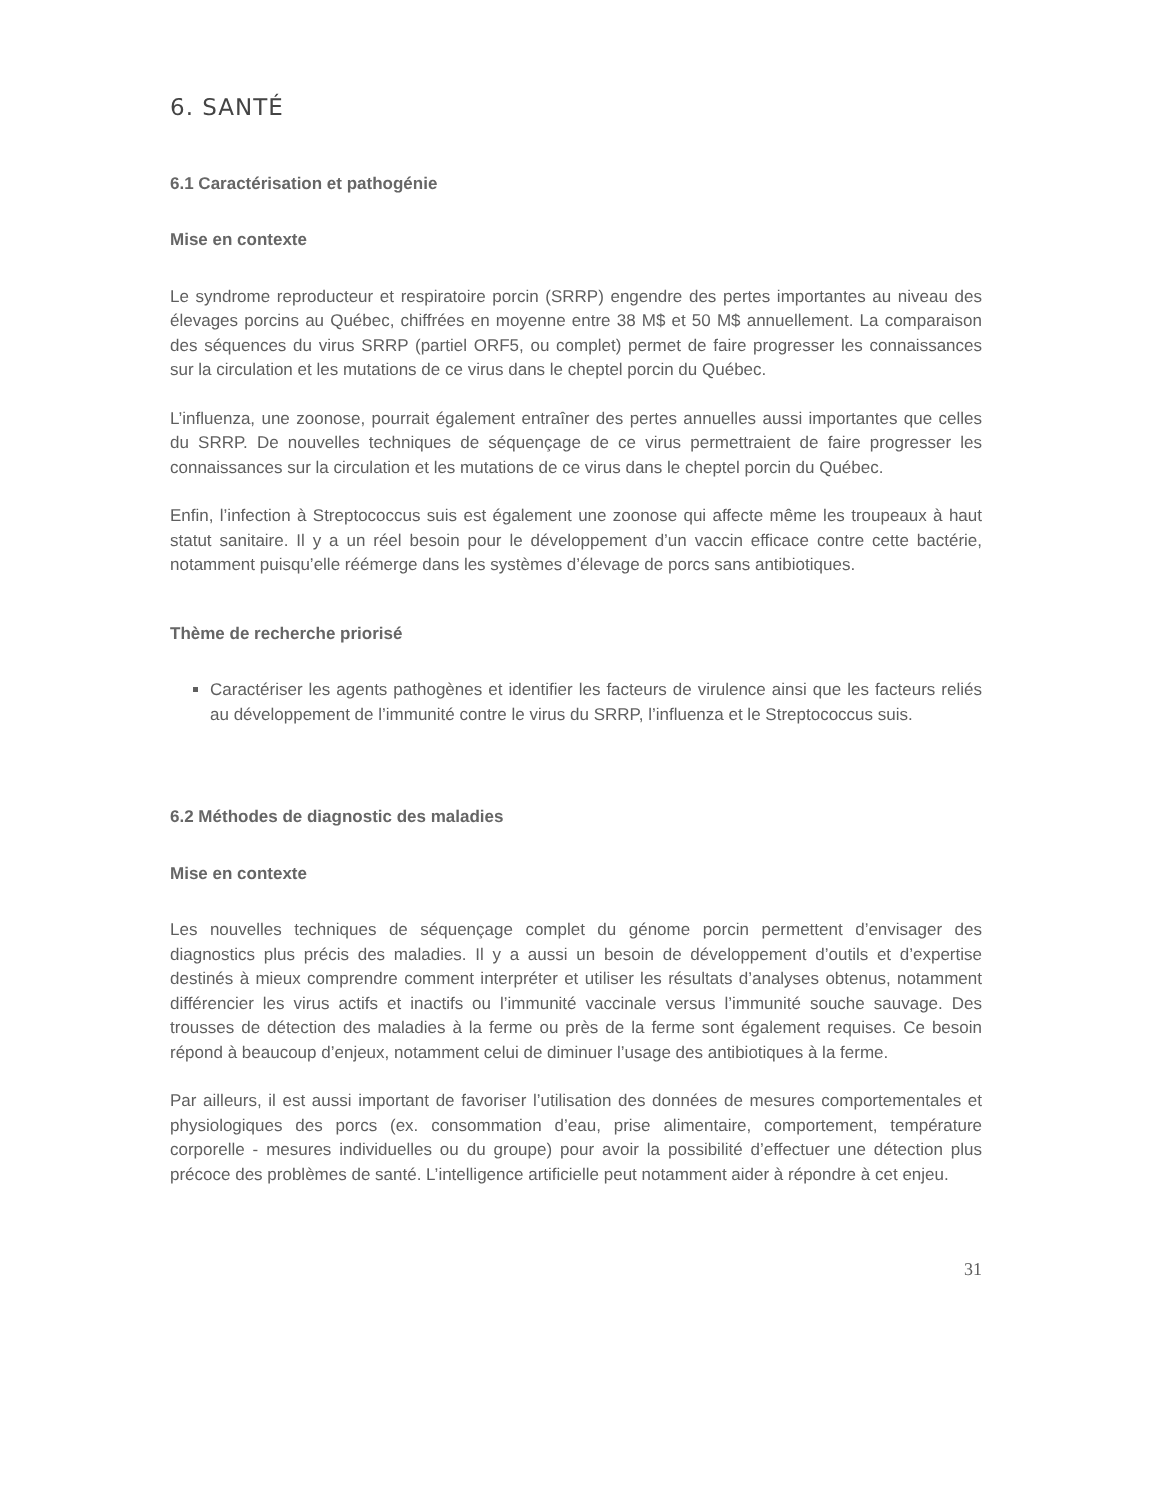6. SANTÉ
6.1 Caractérisation et pathogénie
Mise en contexte
Le syndrome reproducteur et respiratoire porcin (SRRP) engendre des pertes importantes au niveau des élevages porcins au Québec, chiffrées en moyenne entre 38 M$ et 50 M$ annuellement. La comparaison des séquences du virus SRRP (partiel ORF5, ou complet) permet de faire progresser les connaissances sur la circulation et les mutations de ce virus dans le cheptel porcin du Québec.
L’influenza, une zoonose, pourrait également entraîner des pertes annuelles aussi importantes que celles du SRRP. De nouvelles techniques de séquençage de ce virus permettraient de faire progresser les connaissances sur la circulation et les mutations de ce virus dans le cheptel porcin du Québec.
Enfin, l’infection à Streptococcus suis est également une zoonose qui affecte même les troupeaux à haut statut sanitaire. Il y a un réel besoin pour le développement d’un vaccin efficace contre cette bactérie, notamment puisqu’elle réémerge dans les systèmes d’élevage de porcs sans antibiotiques.
Thème de recherche priorisé
Caractériser les agents pathogènes et identifier les facteurs de virulence ainsi que les facteurs reliés au développement de l’immunité contre le virus du SRRP, l’influenza et le Streptococcus suis.
6.2 Méthodes de diagnostic des maladies
Mise en contexte
Les nouvelles techniques de séquençage complet du génome porcin permettent d’envisager des diagnostics plus précis des maladies. Il y a aussi un besoin de développement d’outils et d’expertise destinés à mieux comprendre comment interpréter et utiliser les résultats d’analyses obtenus, notamment différencier les virus actifs et inactifs ou l’immunité vaccinale versus l’immunité souche sauvage. Des trousses de détection des maladies à la ferme ou près de la ferme sont également requises. Ce besoin répond à beaucoup d’enjeux, notamment celui de diminuer l’usage des antibiotiques à la ferme.
Par ailleurs, il est aussi important de favoriser l’utilisation des données de mesures comportementales et physiologiques des porcs (ex. consommation d’eau, prise alimentaire, comportement, température corporelle - mesures individuelles ou du groupe) pour avoir la possibilité d’effectuer une détection plus précoce des problèmes de santé. L’intelligence artificielle peut notamment aider à répondre à cet enjeu.
31